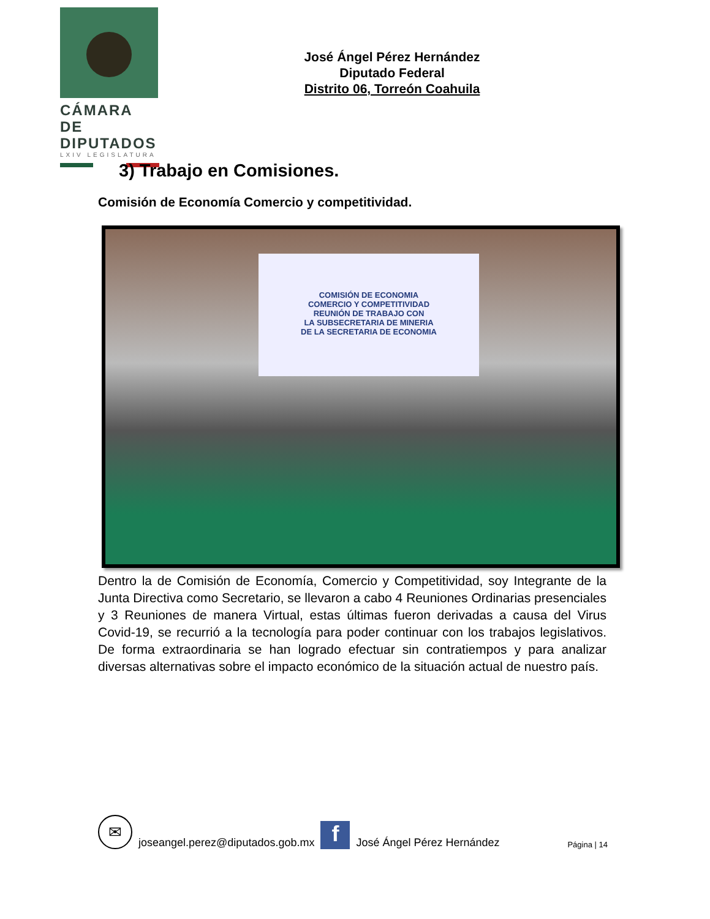CÁMARA DE
DIPUTADOS
LXIV LEGISLATURA
José Ángel Pérez Hernández
Diputado Federal
Distrito 06, Torreón Coahuila
3) Trabajo en Comisiones.
Comisión de Economía Comercio y competitividad.
COMISIÓN DE ECONOMIA
COMERCIO Y COMPETITIVIDAD
REUNIÓN DE TRABAJO CON
LA SUBSECRETARIA DE MINERIA
DE LA SECRETARIA DE ECONOMIA
Dentro la de Comisión de Economía, Comercio y Competitividad, soy Integrante de la Junta Directiva como Secretario, se llevaron a cabo 4 Reuniones Ordinarias presenciales y 3 Reuniones de manera Virtual, estas últimas fueron derivadas a causa del Virus Covid-19, se recurrió a la tecnología para poder continuar con los trabajos legislativos. De forma extraordinaria se han logrado efectuar sin contratiempos y para analizar diversas alternativas sobre el impacto económico de la situación actual de nuestro país.
✉
joseangel.perez@diputados.gob.mx
f
José Ángel Pérez Hernández Página | 14